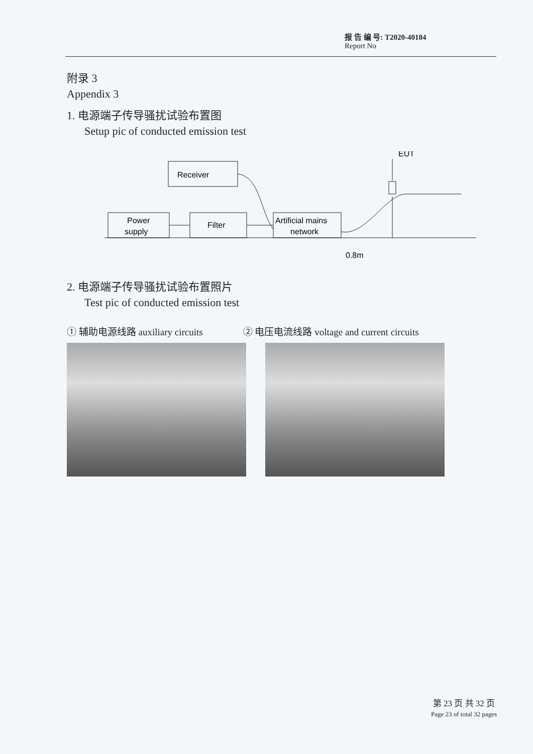报 告 编 号: T2020-40184
Report No
附录 3
Appendix 3
1. 电源端子传导骚扰试验布置图
Setup pic of conducted emission test
Receiver
Power
supply
Filter
Artificial mains
network
EUT
0.8m
2. 电源端子传导骚扰试验布置照片
Test pic of conducted emission test
① 辅助电源线路 auxiliary circuits ② 电压电流线路 voltage and current circuits
第 23 页 共 32 页
Page 23 of total 32 pages